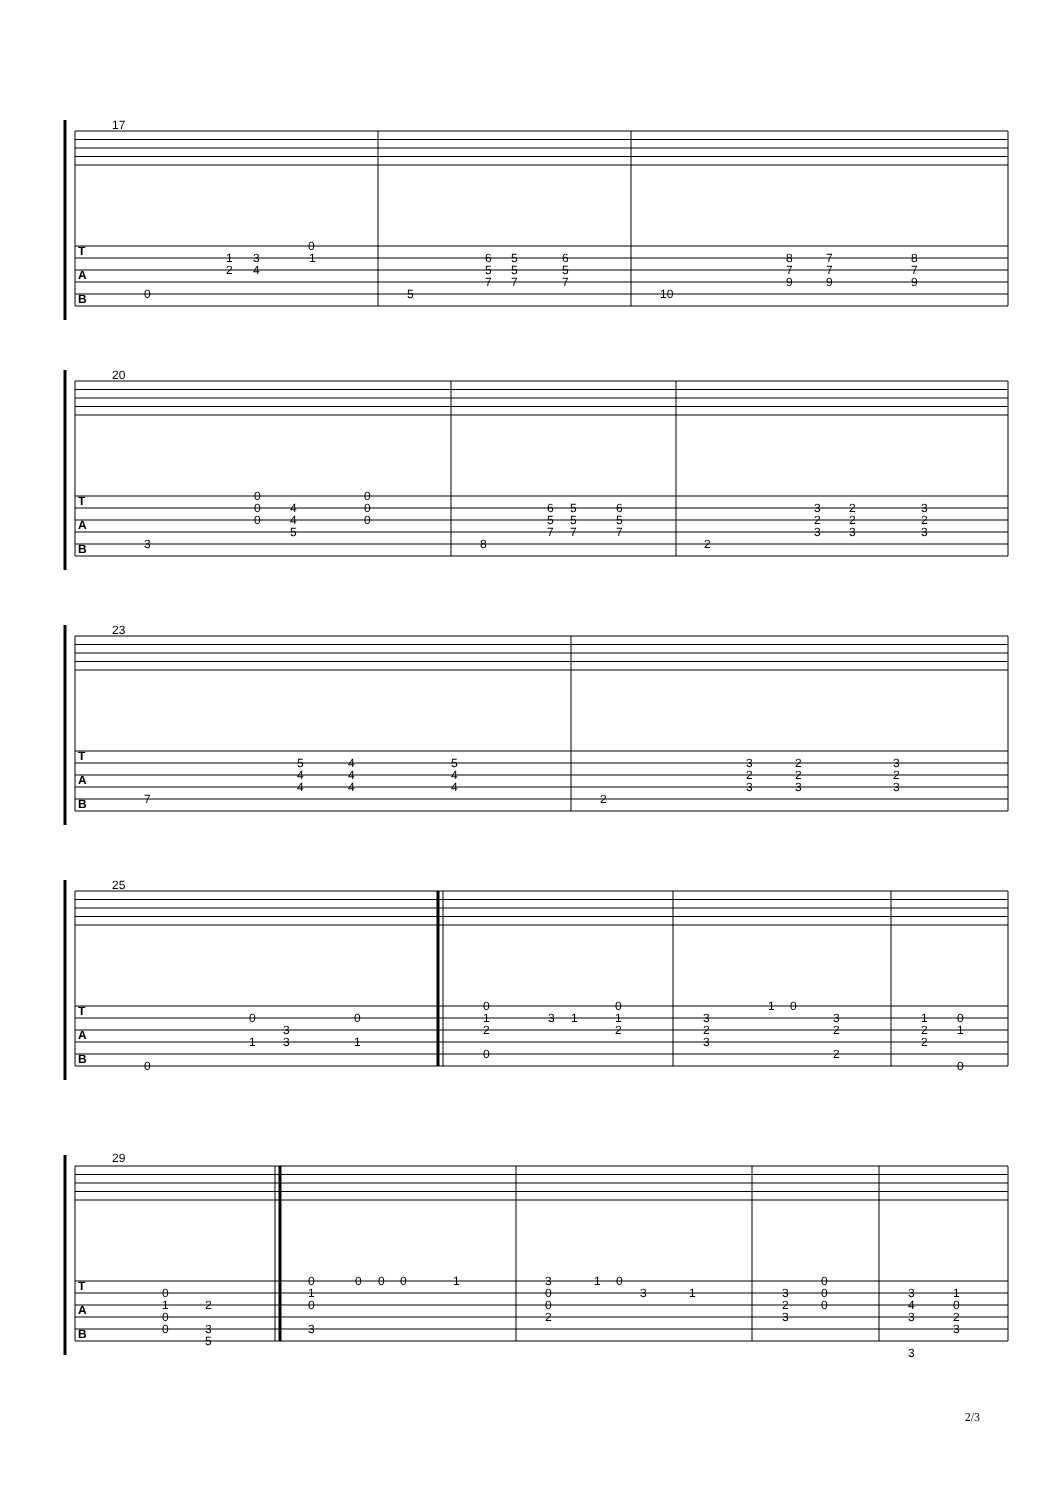17
T
A
B
0
1
3
1
2
4
0
6
5
6
5
5
5
7
7
7
5
8
7
8
7
7
7
9
9
9
10
20
T
A
B
0
0
0
4
0
0
4
0
5
3
6
5
6
5
5
5
7
7
7
8
3
2
3
2
2
2
3
3
3
2
23
T
A
B
5
4
5
4
4
4
4
4
4
7
3
2
3
2
2
2
3
3
3
2
25
T
A
B
0
0
3
1
3
1
0
0
0
1
3
1
1
2
2
0
1
0
3
3
2
2
3
2
1
0
2
1
2
0
29
T
A
B
0
1
2
0
0
3
5
0
0
0
0
1
1
0
3
3
1
0
0
3
1
0
2
0
3
0
2
0
3
3
1
4
0
3
2
3
3
2/3